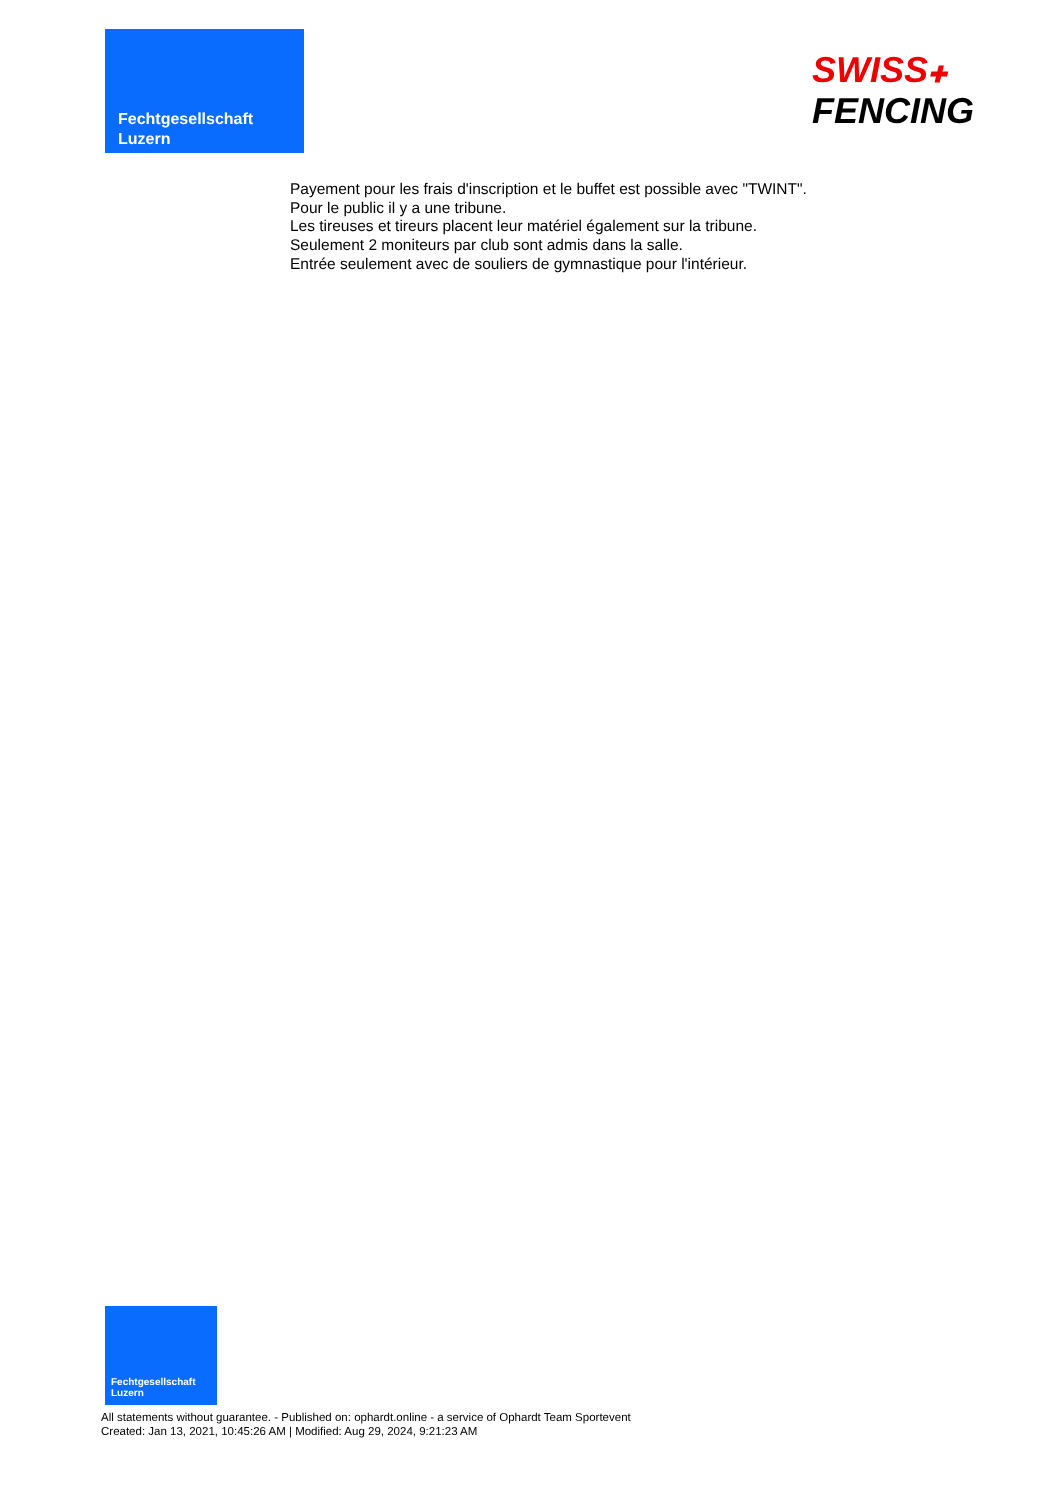Fechtgesellschaft
Luzern
SWISS✚
FENCING
Payement pour les frais d'inscription et le buffet est possible avec "TWINT".
Pour le public il y a une tribune.
Les tireuses et tireurs placent leur matériel également sur la tribune.
Seulement 2 moniteurs par club sont admis dans la salle.
Entrée seulement avec de souliers de gymnastique pour l'intérieur.
Fechtgesellschaft
Luzern
All statements without guarantee. - Published on: ophardt.online - a service of Ophardt Team Sportevent
Created: Jan 13, 2021, 10:45:26 AM | Modified: Aug 29, 2024, 9:21:23 AM